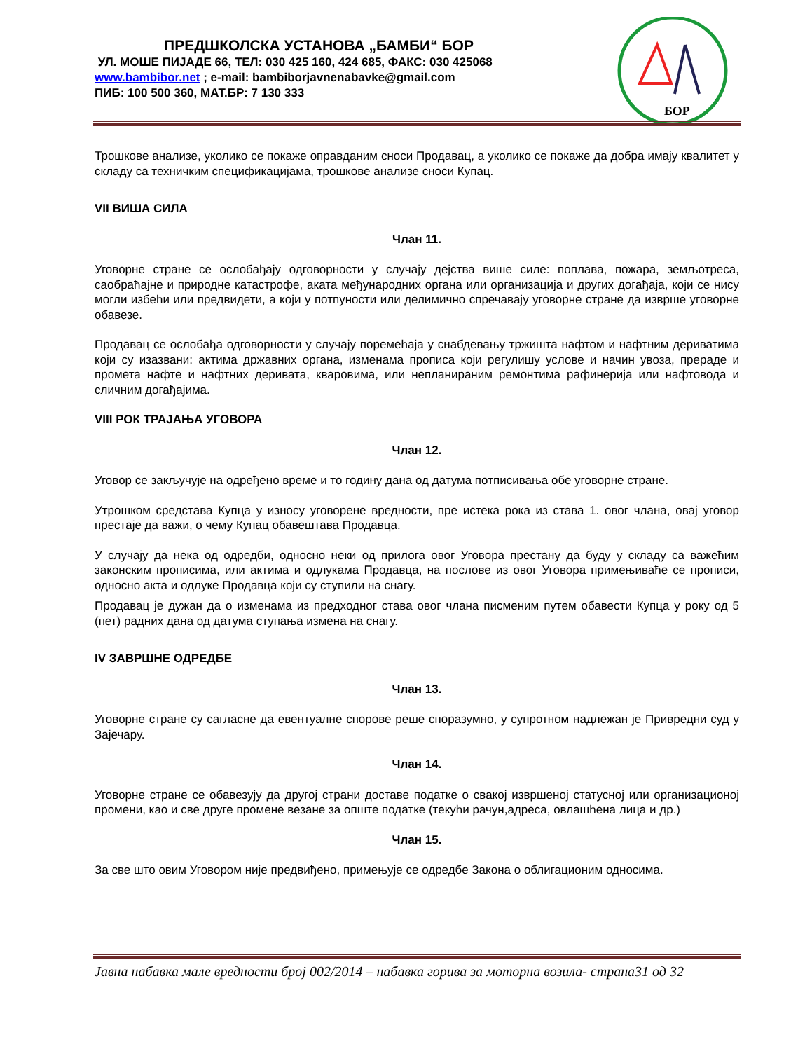ПРЕДШКОЛСКА УСТАНОВА „БАМБИ“ БОР
УЛ. МОШЕ ПИЈАДЕ 66, ТЕЛ: 030 425 160, 424 685, ФАКС: 030 425068
www.bambibor.net ; e-mail: bambiborjavnenabavke@gmail.com
ПИБ: 100 500 360, МАТ.БР: 7 130 333
БОР
Трошкове анализе, уколико се покаже оправданим сноси Продавац, а уколико се покаже да добра имају квалитет у складу са техничким спецификацијама, трошкове анализе сноси Купац.
VII ВИША СИЛА
Члан 11.
Уговорне стране се ослобађају одговорности у случају дејства више силе: поплава, пожара, земљотреса, саобраћајне и природне катастрофе, аката међународних органа или организација и других догађаја, који се нису могли избећи или предвидети, а који у потпуности или делимично спречавају уговорне стране да изврше уговорне обавезе.
Продавац се ослобађа одговорности у случају поремећаја у снабдевању тржишта нафтом и нафтним дериватима који су изазвани: актима државних органа, изменама прописа који регулишу услове и начин увоза, прераде и промета нафте и нафтних деривата, кваровима, или непланираним ремонтима рафинерија или нафтовода и сличним догађајима.
VIII РОК ТРАЈАЊА УГОВОРА
Члан 12.
Уговор се закључује на одређено време и то годину дана од датума потписивања обе уговорне стране.
Утрошком средстава Купца у износу уговорене вредности, пре истека рока из става 1. овог члана, овај уговор престаје да важи, о чему Купац обавештава Продавца.
У случају да нека од одредби, односно неки од прилога овог Уговора престану да буду у складу са важећим законским прописима, или актима и одлукама Продавца, на послове из овог Уговора примењиваће се прописи, односно акта и одлуке Продавца који су ступили на снагу.
Продавац је дужан да о изменама из предходног става овог члана писменим путем обавести Купца у року од 5 (пет) радних дана од датума ступања измена на снагу.
IV ЗАВРШНЕ ОДРЕДБЕ
Члан 13.
Уговорне стране су сагласне да евентуалне спорове реше споразумно, у супротном надлежан је Привредни суд у Зајечару.
Члан 14.
Уговорне стране се обавезују да другој страни доставе податке о свакој извршеној статусној или организационој промени, као и све друге промене везане за опште податке (текући рачун,адреса, овлашћена лица и др.)
Члан 15.
За све што овим Уговором није предвиђено, примењује се одредбе Закона о облигационим односима.
Јавна набавка мале вредности број 002/2014 – набавка горива за моторна возила- страна31 од 32